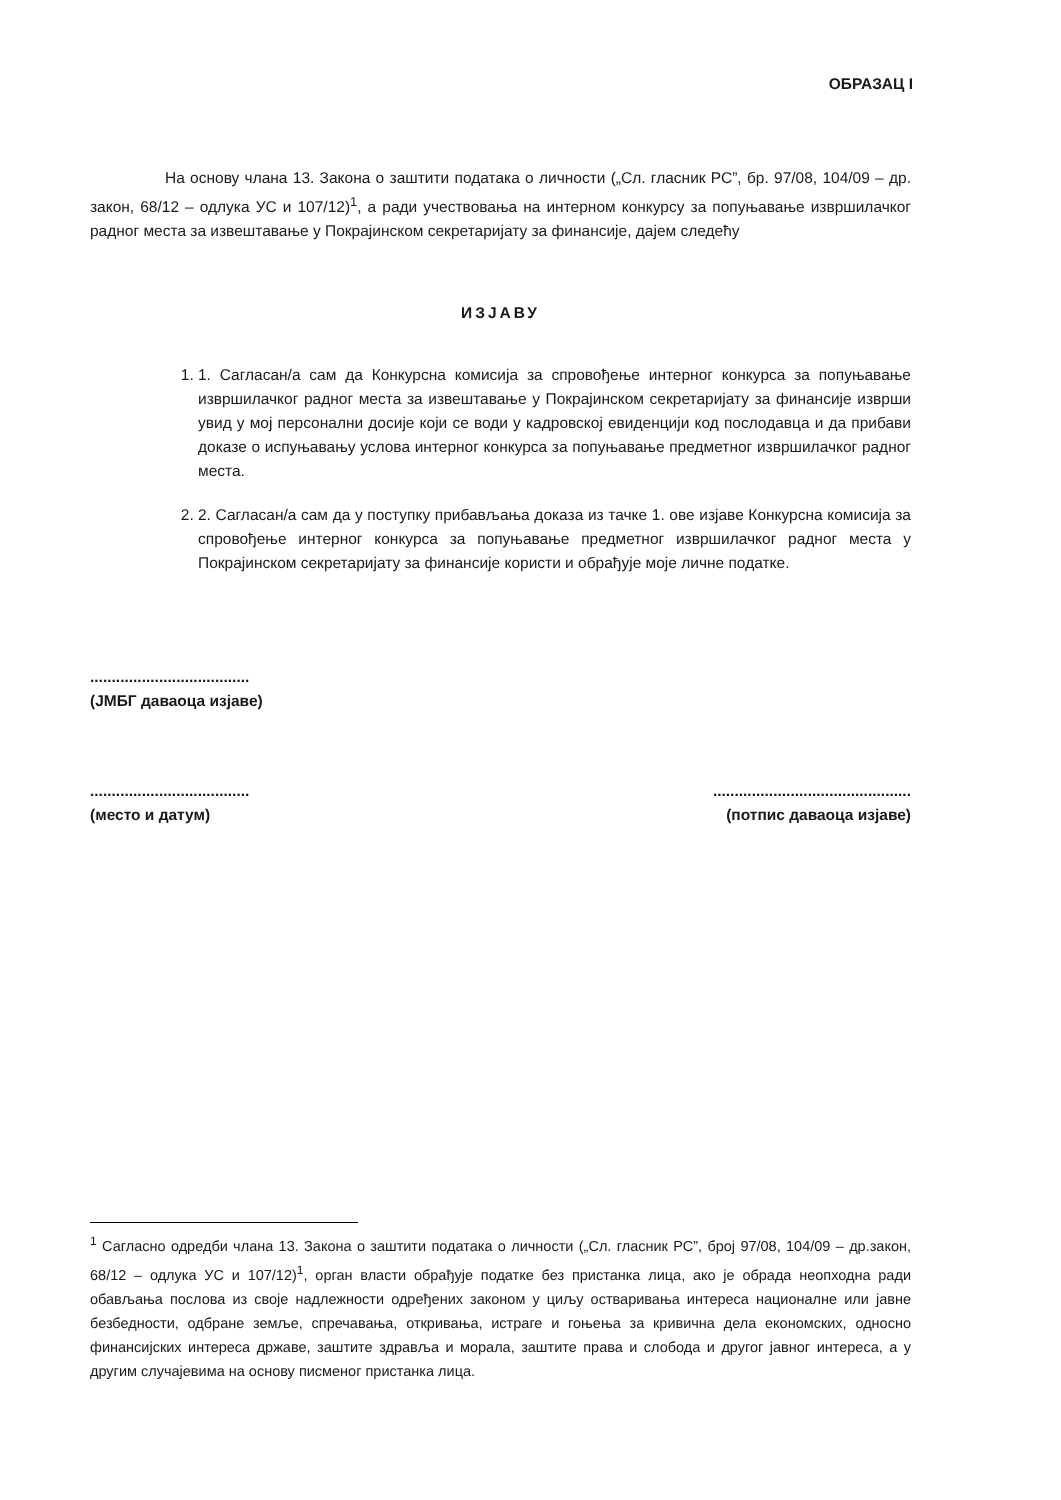ОБРАЗАЦ I
На основу члана 13. Закона о заштити података о личности („Сл. гласник РС”, бр. 97/08, 104/09 – др. закон, 68/12 – одлука УС и 107/12)<sup>1</sup>, а ради учествовања на интерном конкурсу за попуњавање извршилачког радног места за извештавање у Покрајинском секретаријату за финансије, дајем следећу
ИЗЈАВУ
1. 1. Сагласан/а сам да Конкурсна комисија за спровођење интерног конкурса за попуњавање извршилачког радног места за извештавање у Покрајинском секретаријату за финансије изврши увид у мој персонални досије који се води у кадровској евиденцији код послодавца и да прибави доказе о испуњавању услова интерног конкурса за попуњавање предметног извршилачког радног места.
2. 2. Сагласан/а сам да у поступку прибављања доказа из тачке 1. ове изјаве Конкурсна комисија за спровођење интерног конкурса за попуњавање предметног извршилачког радног места у Покрајинском секретаријату за финансије користи и обрађује моје личне податке.
.....................................
(ЈМБГ даваоца изјаве)
.....................................
(место и датум)
..............................................
(потпис даваоца изјаве)
<sup>1</sup> Сагласно одредби члана 13. Закона о заштити података о личности („Сл. гласник РС”, број 97/08, 104/09 – др.закон, 68/12 – одлука УС и 107/12)<sup>1</sup>, орган власти обрађује податке без пристанка лица, ако је обрада неопходна ради обављања послова из своје надлежности одређених законом у циљу остваривања интереса националне или јавне безбедности, одбране земље, спречавања, откривања, истраге и гоњења за кривична дела економских, односно финансијских интереса државе, заштите здравља и морала, заштите права и слобода и другог јавног интереса, а у другим случајевима на основу писменог пристанка лица.